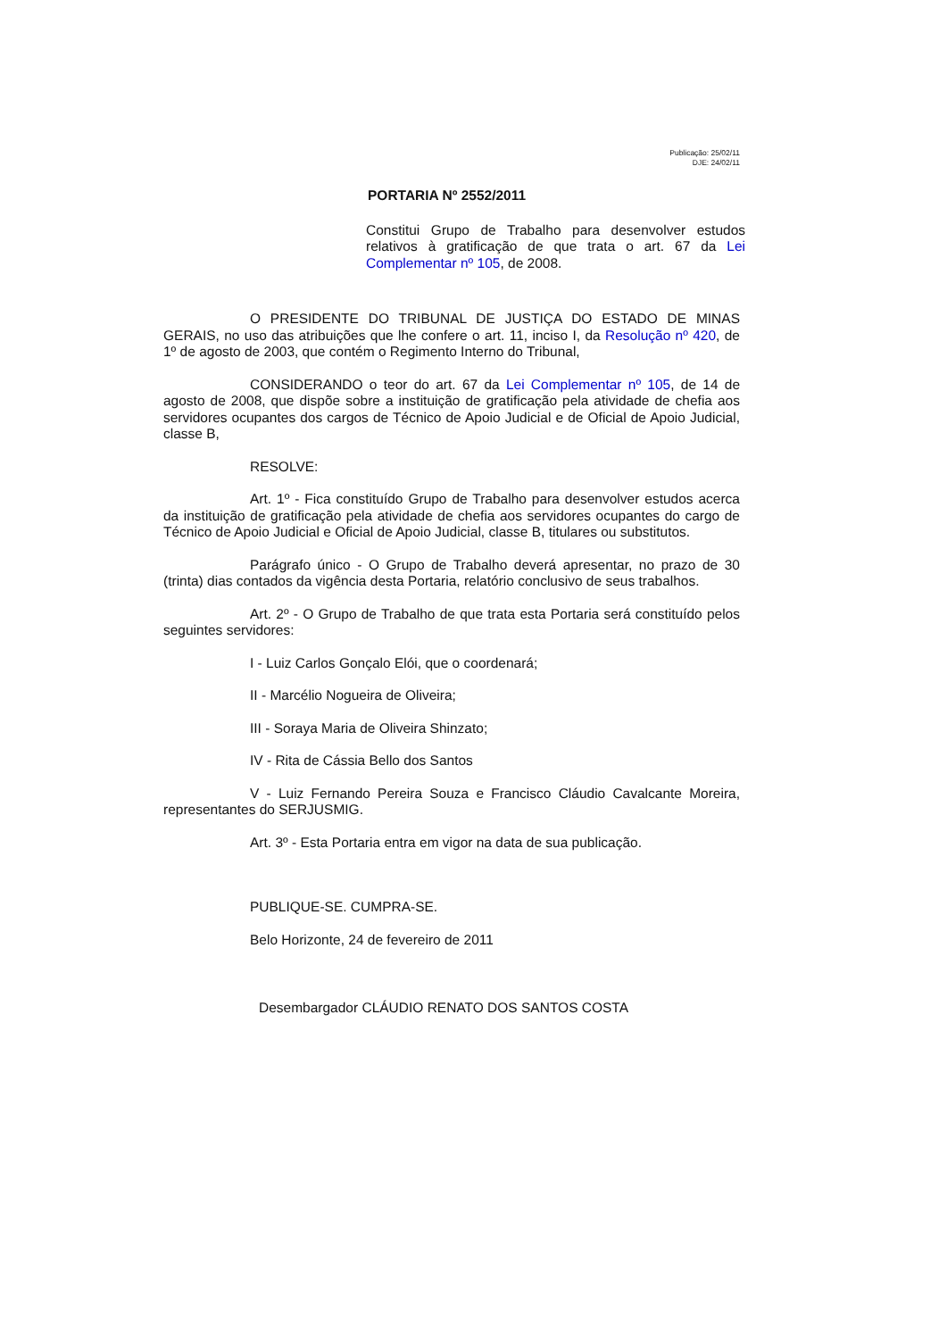Publicação: 25/02/11
DJE: 24/02/11
PORTARIA Nº 2552/2011
Constitui Grupo de Trabalho para desenvolver estudos relativos à gratificação de que trata o art. 67 da Lei Complementar nº 105, de 2008.
O PRESIDENTE DO TRIBUNAL DE JUSTIÇA DO ESTADO DE MINAS GERAIS, no uso das atribuições que lhe confere o art. 11, inciso I, da Resolução nº 420, de 1º de agosto de 2003, que contém o Regimento Interno do Tribunal,
CONSIDERANDO o teor do art. 67 da Lei Complementar nº 105, de 14 de agosto de 2008, que dispõe sobre a instituição de gratificação pela atividade de chefia aos servidores ocupantes dos cargos de Técnico de Apoio Judicial e de Oficial de Apoio Judicial, classe B,
RESOLVE:
Art. 1º - Fica constituído Grupo de Trabalho para desenvolver estudos acerca da instituição de gratificação pela atividade de chefia aos servidores ocupantes do cargo de Técnico de Apoio Judicial e Oficial de Apoio Judicial, classe B, titulares ou substitutos.
Parágrafo único - O Grupo de Trabalho deverá apresentar, no prazo de 30 (trinta) dias contados da vigência desta Portaria, relatório conclusivo de seus trabalhos.
Art. 2º - O Grupo de Trabalho de que trata esta Portaria será constituído pelos seguintes servidores:
I - Luiz Carlos Gonçalo Elói, que o coordenará;
II - Marcélio Nogueira de Oliveira;
III - Soraya Maria de Oliveira Shinzato;
IV - Rita de Cássia Bello dos Santos
V - Luiz Fernando Pereira Souza e Francisco Cláudio Cavalcante Moreira, representantes do SERJUSMIG.
Art. 3º - Esta Portaria entra em vigor na data de sua publicação.
PUBLIQUE-SE. CUMPRA-SE.
Belo Horizonte, 24 de fevereiro de 2011
Desembargador CLÁUDIO RENATO DOS SANTOS COSTA